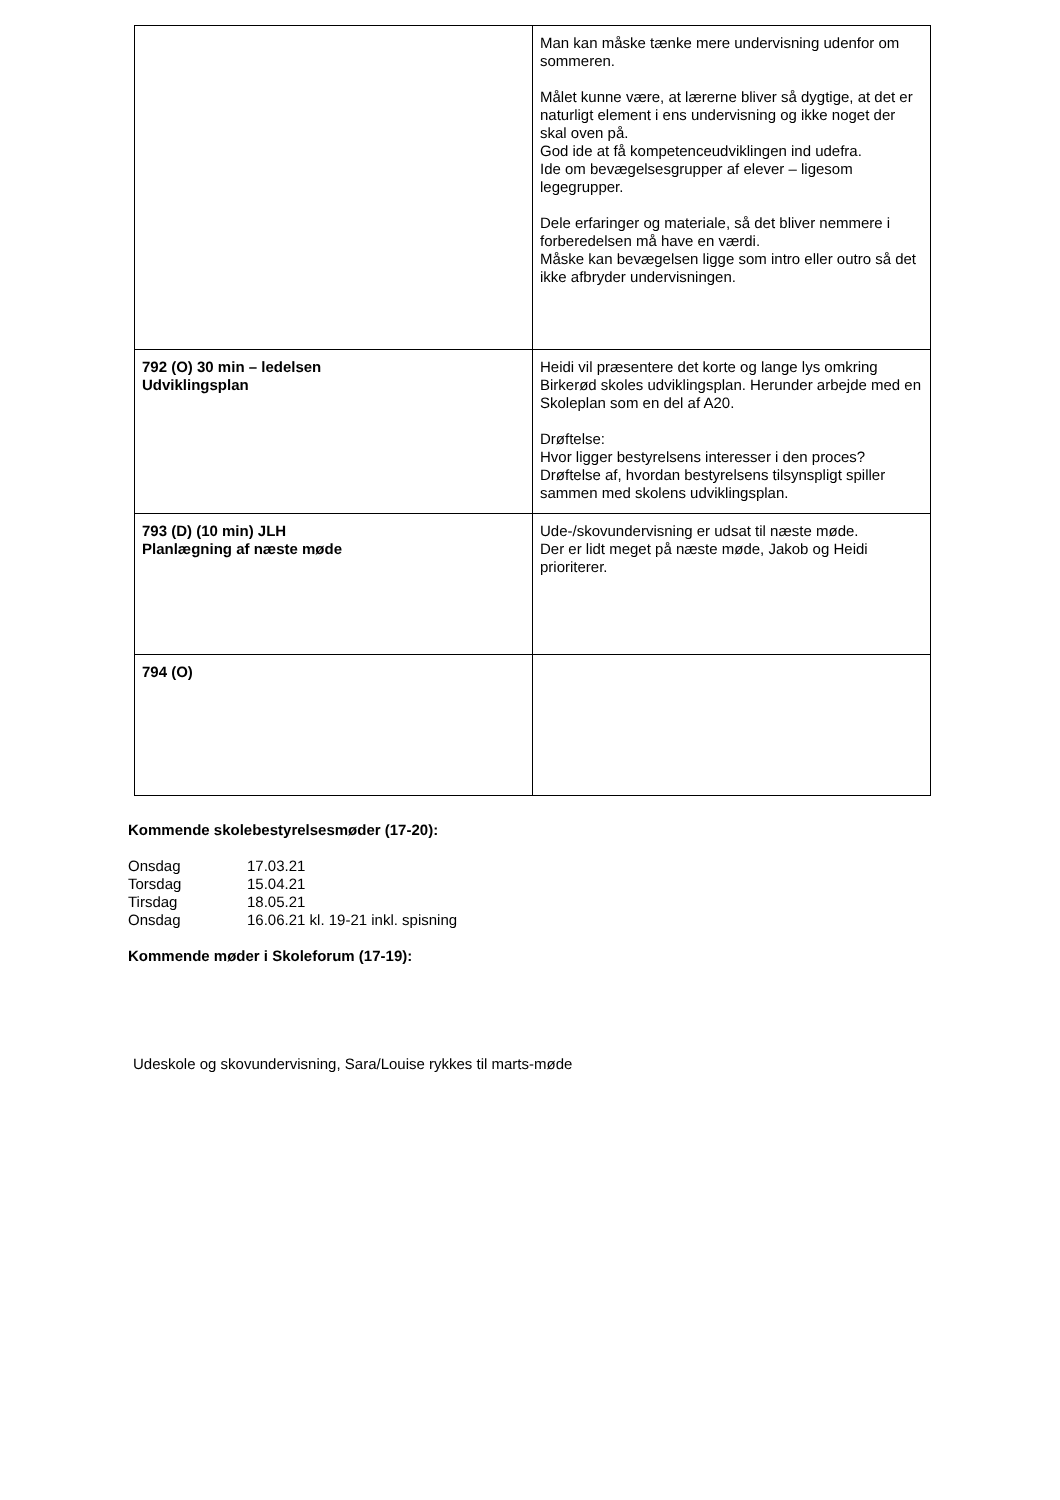| | Man kan måske tænke mere undervisning udenfor om sommeren. Målet kunne være, at lærerne bliver så dygtige, at det er naturligt element i ens undervisning og ikke noget der skal oven på. God ide at få kompetenceudviklingen ind udefra. Ide om bevægelsesgrupper af elever – ligesom legegrupper. Dele erfaringer og materiale, så det bliver nemmere i forberedelsen må have en værdi. Måske kan bevægelsen ligge som intro eller outro så det ikke afbryder undervisningen. |
| 792 (O) 30 min – ledelsen Udviklingsplan | Heidi vil præsentere det korte og lange lys omkring Birkerød skoles udviklingsplan. Herunder arbejde med en Skoleplan som en del af A20. Drøftelse: Hvor ligger bestyrelsens interesser i den proces? Drøftelse af, hvordan bestyrelsens tilsynspligt spiller sammen med skolens udviklingsplan. |
| 793 (D) (10 min) JLH Planlægning af næste møde | Ude-/skovundervisning er udsat til næste møde. Der er lidt meget på næste møde, Jakob og Heidi prioriterer. |
| 794 (O) | |
Kommende skolebestyrelsesmøder (17-20):
| Onsdag | 17.03.21 |
| Torsdag | 15.04.21 |
| Tirsdag | 18.05.21 |
| Onsdag | 16.06.21 kl. 19-21 inkl. spisning |
Kommende møder i Skoleforum (17-19):
Udeskole og skovundervisning, Sara/Louise rykkes til marts-møde